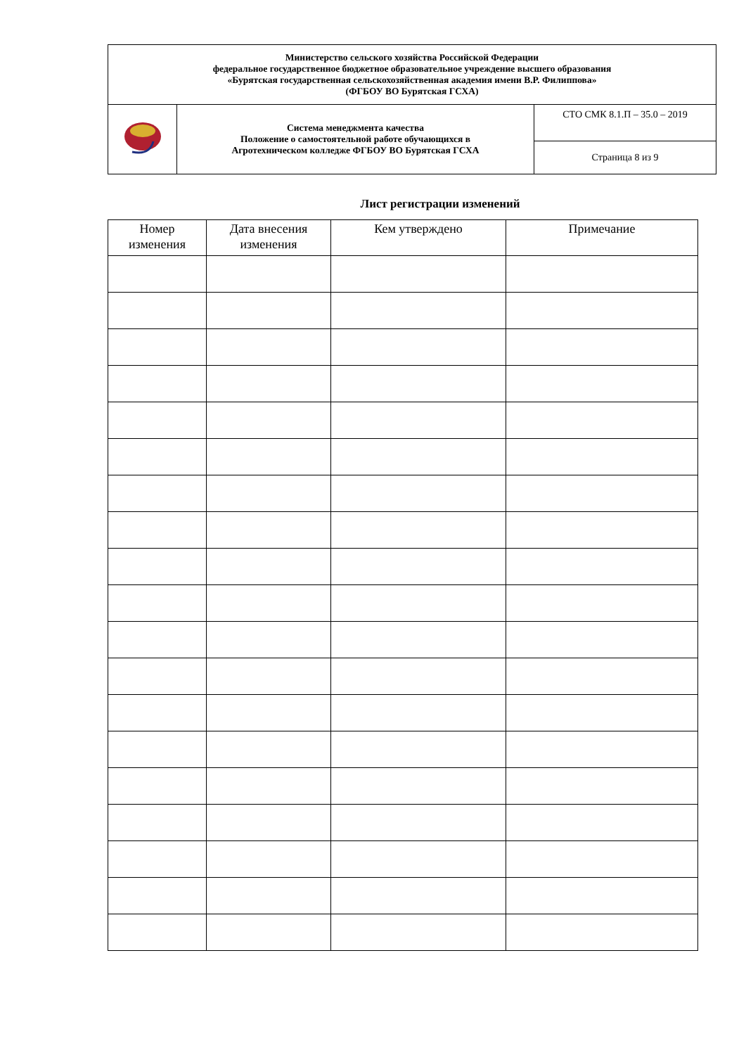| Министерство сельского хозяйства Российской Федерации федеральное государственное бюджетное образовательное учреждение высшего образования «Бурятская государственная сельскохозяйственная академия имени В.Р. Филиппова» (ФГБОУ ВО Бурятская ГСХА) | | |
| | Система менеджмента качества Положение о самостоятельной работе обучающихся в Агротехническом колледже ФГБОУ ВО Бурятская ГСХА | СТО СМК 8.1.П – 35.0 – 2019 |
| | | Страница 8 из 9 |
Лист регистрации изменений
| Номер изменения | Дата внесения изменения | Кем утверждено | Примечание |
| --- | --- | --- | --- |